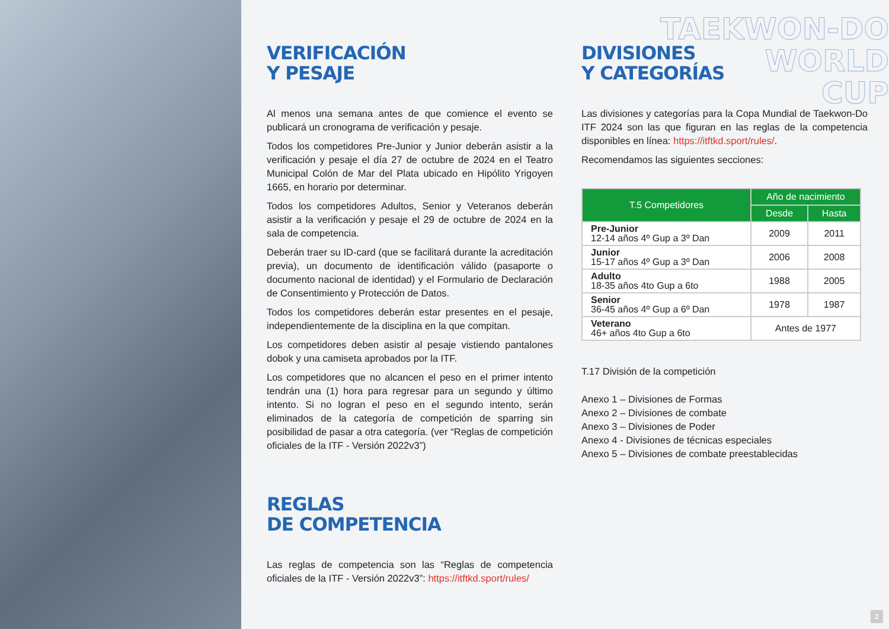VERIFICACIÓN
Y PESAJE
Al menos una semana antes de que comience el evento se publicará un cronograma de verificación y pesaje.
Todos los competidores Pre-Junior y Junior deberán asistir a la verificación y pesaje el día 27 de octubre de 2024 en el Teatro Municipal Colón de Mar del Plata ubicado en Hipólito Yrigoyen 1665, en horario por determinar.
Todos los competidores Adultos, Senior y Veteranos deberán asistir a la verificación y pesaje el 29 de octubre de 2024 en la sala de competencia.
Deberán traer su ID-card (que se facilitará durante la acreditación previa), un documento de identificación válido (pasaporte o documento nacional de identidad) y el Formulario de Declaración de Consentimiento y Protección de Datos.
Todos los competidores deberán estar presentes en el pesaje, independientemente de la disciplina en la que compitan.
Los competidores deben asistir al pesaje vistiendo pantalones dobok y una camiseta aprobados por la ITF.
Los competidores que no alcancen el peso en el primer intento tendrán una (1) hora para regresar para un segundo y último intento. Si no logran el peso en el segundo intento, serán eliminados de la categoría de competición de sparring sin posibilidad de pasar a otra categoría. (ver “Reglas de competición oficiales de la ITF - Versión 2022v3”)
REGLAS
DE COMPETENCIA
Las reglas de competencia son las “Reglas de competencia oficiales de la ITF - Versión 2022v3”: https://itftkd.sport/rules/
DIVISIONES
Y CATEGORÍAS
Las divisiones y categorías para la Copa Mundial de Taekwon-Do ITF 2024 son las que figuran en las reglas de la competencia disponibles en línea: https://itftkd.sport/rules/.
Recomendamos las siguientes secciones:
| T.5 Competidores | Año de nacimiento | |
| --- | --- | --- |
| | Desde | Hasta |
| Pre-Junior 12-14 años 4º Gup a 3º Dan | 2009 | 2011 |
| Junior 15-17 años 4º Gup a 3º Dan | 2006 | 2008 |
| Adulto 18-35 años 4to Gup a 6to | 1988 | 2005 |
| Senior 36-45 años 4º Gup a 6º Dan | 1978 | 1987 |
| Veterano 46+ años 4to Gup a 6to | Antes de 1977 | |
T.17 División de la competición
Anexo 1 – Divisiones de Formas
Anexo 2 – Divisiones de combate
Anexo 3 – Divisiones de Poder
Anexo 4 - Divisiones de técnicas especiales
Anexo 5 – Divisiones de combate preestablecidas
TAEKWON-DO
WORLD
CUP
2